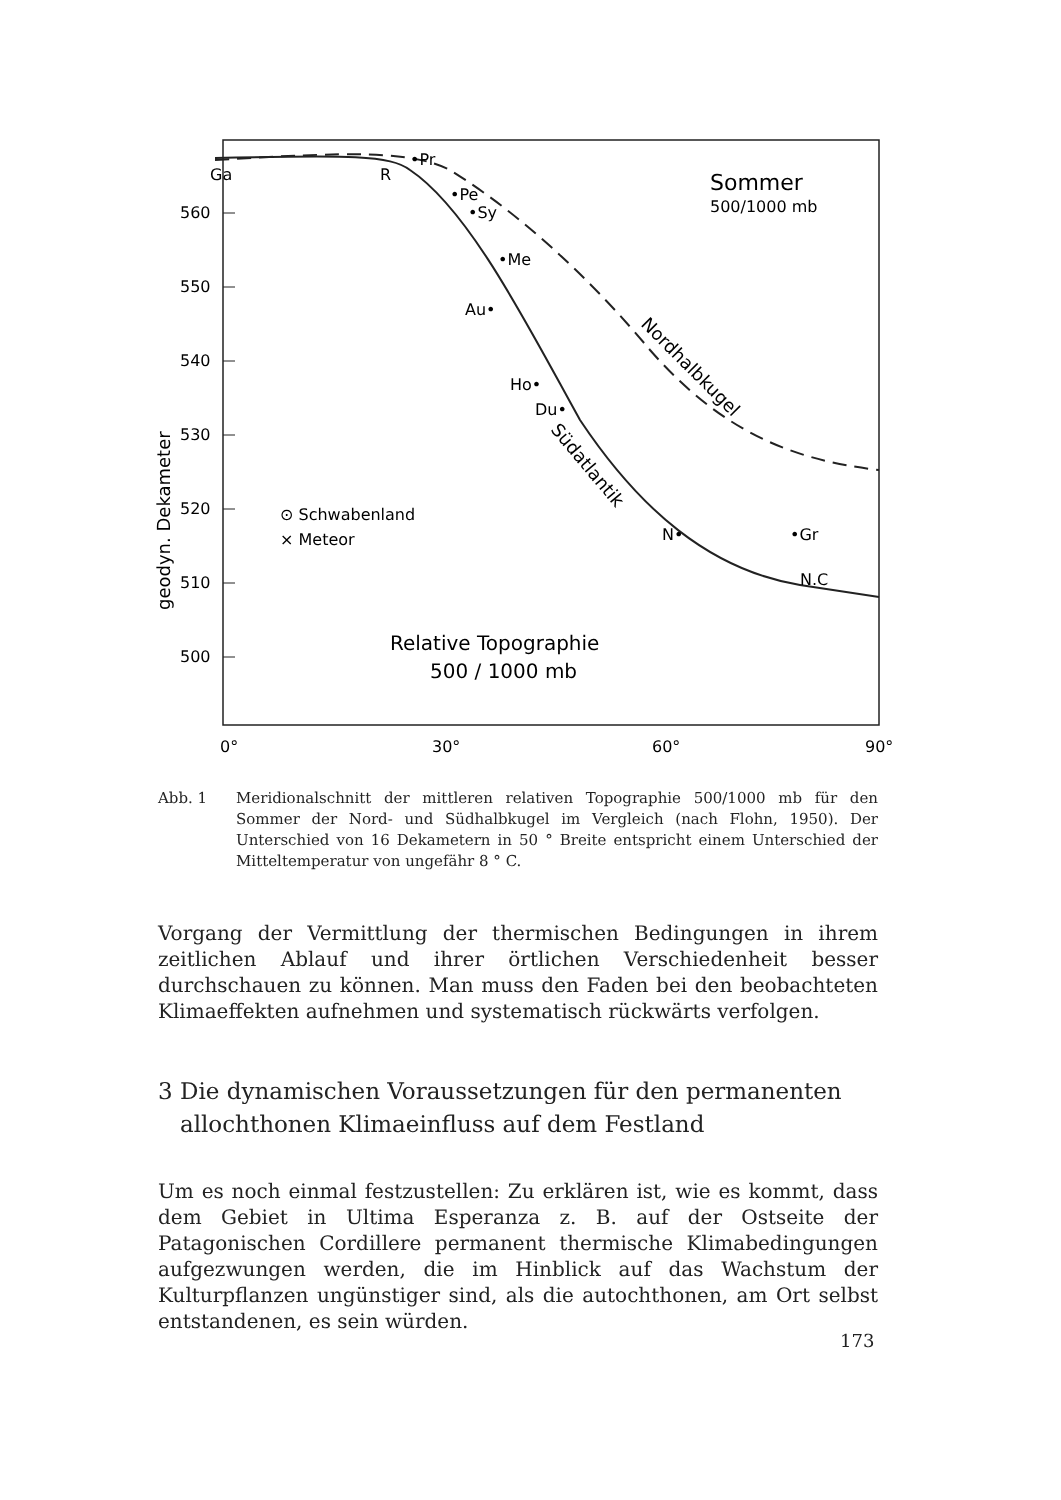560
550
540
530
520
510
500
geodyn. Dekameter
0°
30°
60°
90°
Sommer
500/1000 mb
⊙ Schwabenland
× Meteor
Relative Topographie
500 / 1000 mb
Ga
R
•Pr
•Pe
•Sy
•Me
Au•
Ho•
Du•
N•
•Gr
N.C
Nordhalbkugel
Südatlantik
Abb. 1 Meridionalschnitt der mittleren relativen Topographie 500/1000 mb für den Sommer der Nord- und Südhalbkugel im Vergleich (nach Flohn, 1950). Der Unterschied von 16 Dekametern in 50 ° Breite entspricht einem Unterschied der Mitteltemperatur von ungefähr 8 ° C.
Vorgang der Vermittlung der thermischen Bedingungen in ihrem zeitlichen Ablauf und ihrer örtlichen Verschiedenheit besser durchschauen zu können. Man muss den Faden bei den beobachteten Klimaeffekten aufnehmen und systematisch rückwärts verfolgen.
3 Die dynamischen Voraussetzungen für den permanenten
allochthonen Klimaeinfluss auf dem Festland
Um es noch einmal festzustellen: Zu erklären ist, wie es kommt, dass dem Gebiet in Ultima Esperanza z. B. auf der Ostseite der Patagonischen Cordillere permanent thermische Klimabedingungen aufgezwungen werden, die im Hinblick auf das Wachstum der Kulturpflanzen ungünstiger sind, als die autochthonen, am Ort selbst entstandenen, es sein würden.
173